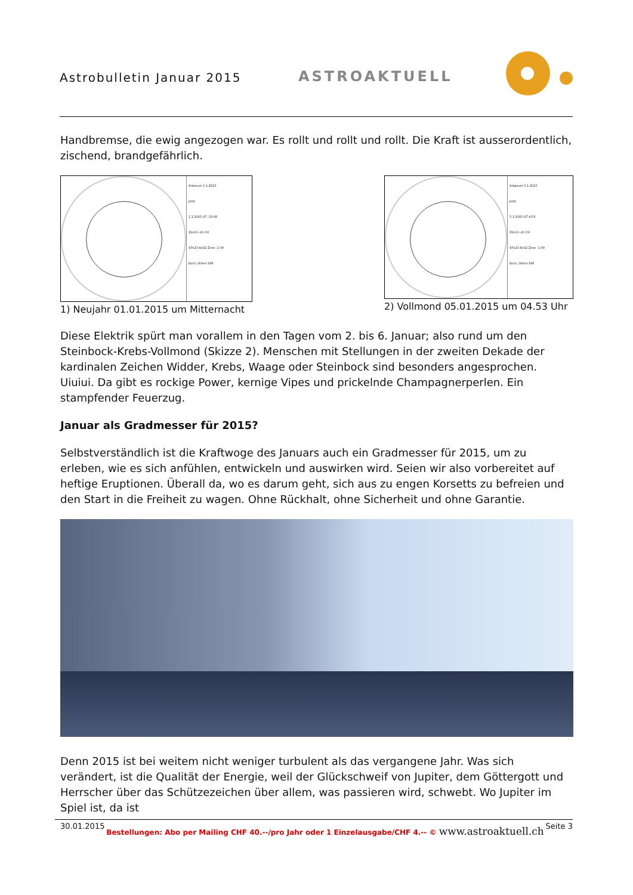Astrobulletin Januar 2015 ASTROAKTUELL
Handbremse, die ewig angezogen war. Es rollt und rollt und rollt. Die Kraft ist ausserordentlich, zischend, brandgefährlich.
Arkanum 1.1.2015
Jetzt
1.1.2015 UT -23:00
Zürich -zh CH
47n23 8e32 Zone -1:00
Koch, Orben SAF
1) Neujahr 01.01.2015 um Mitternacht
Arkanum 5.1.2015
Jetzt
5.1.2015 UT 4:53
Zürich -zh CH
47n23 8e32 Zone -1:00
Koch, Orben SAF
2) Vollmond 05.01.2015 um 04.53 Uhr
Diese Elektrik spürt man vorallem in den Tagen vom 2. bis 6. Januar; also rund um den Steinbock-Krebs-Vollmond (Skizze 2). Menschen mit Stellungen in der zweiten Dekade der kardinalen Zeichen Widder, Krebs, Waage oder Steinbock sind besonders angesprochen. Uiuiui. Da gibt es rockige Power, kernige Vipes und prickelnde Champagnerperlen. Ein stampfender Feuerzug.
Januar als Gradmesser für 2015?
Selbstverständlich ist die Kraftwoge des Januars auch ein Gradmesser für 2015, um zu erleben, wie es sich anfühlen, entwickeln und auswirken wird. Seien wir also vorbereitet auf heftige Eruptionen. Überall da, wo es darum geht, sich aus zu engen Korsetts zu befreien und den Start in die Freiheit zu wagen. Ohne Rückhalt, ohne Sicherheit und ohne Garantie.
Denn 2015 ist bei weitem nicht weniger turbulent als das vergangene Jahr. Was sich verändert, ist die Qualität der Energie, weil der Glückschweif von Jupiter, dem Göttergott und Herrscher über das Schützezeichen über allem, was passieren wird, schwebt. Wo Jupiter im Spiel ist, da ist
30.01.2015 Bestellungen: Abo per Mailing CHF 40.--/pro Jahr oder 1 Einzelausgabe/CHF 4.-- © www.astroaktuell.ch Seite 3